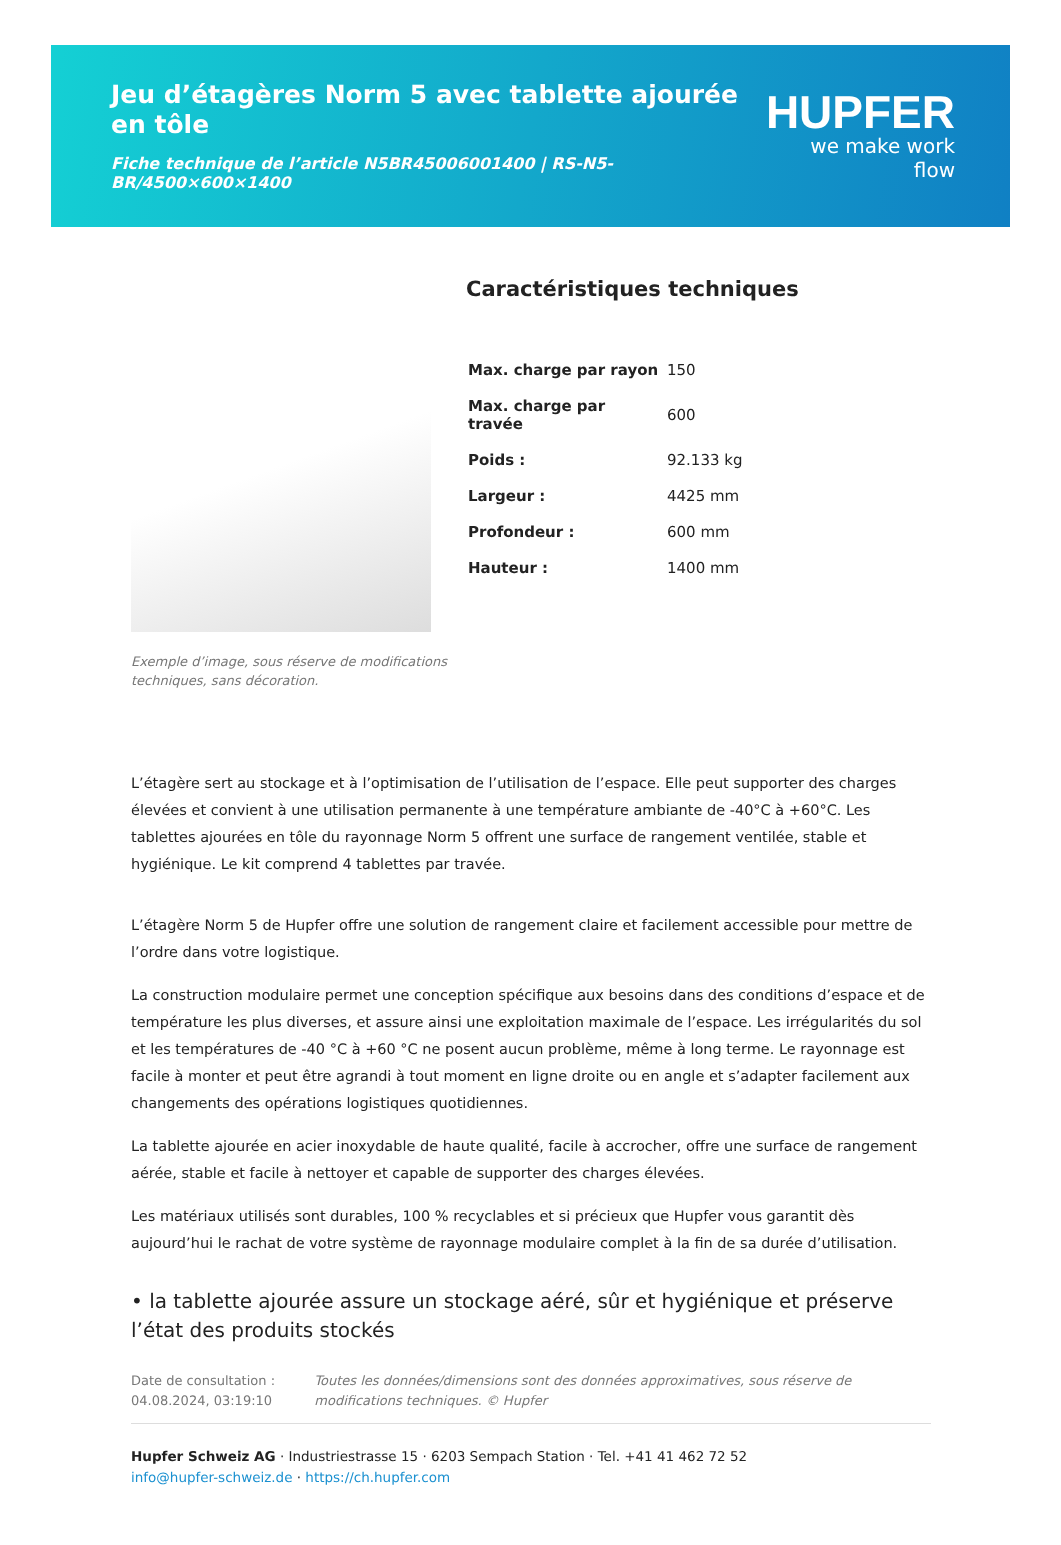Jeu d’étagères Norm 5 avec tablette ajourée en tôle
Fiche technique de l’article N5BR45006001400 | RS-N5-BR/4500×600×1400
HUPFER
we make work flow
Exemple d’image, sous réserve de modifications techniques, sans décoration.
Caractéristiques techniques
| Max. charge par rayon | 150 |
| Max. charge par travée | 600 |
| Poids : | 92.133 kg |
| Largeur : | 4425 mm |
| Profondeur : | 600 mm |
| Hauteur : | 1400 mm |
L’étagère sert au stockage et à l’optimisation de l’utilisation de l’espace. Elle peut supporter des charges élevées et convient à une utilisation permanente à une température ambiante de -40°C à +60°C. Les tablettes ajourées en tôle du rayonnage Norm 5 offrent une surface de rangement ventilée, stable et hygiénique. Le kit comprend 4 tablettes par travée.
L’étagère Norm 5 de Hupfer offre une solution de rangement claire et facilement accessible pour mettre de l’ordre dans votre logistique.
La construction modulaire permet une conception spécifique aux besoins dans des conditions d’espace et de température les plus diverses, et assure ainsi une exploitation maximale de l’espace. Les irrégularités du sol et les températures de -40 °C à +60 °C ne posent aucun problème, même à long terme. Le rayonnage est facile à monter et peut être agrandi à tout moment en ligne droite ou en angle et s’adapter facilement aux changements des opérations logistiques quotidiennes.
La tablette ajourée en acier inoxydable de haute qualité, facile à accrocher, offre une surface de rangement aérée, stable et facile à nettoyer et capable de supporter des charges élevées.
Les matériaux utilisés sont durables, 100 % recyclables et si précieux que Hupfer vous garantit dès aujourd’hui le rachat de votre système de rayonnage modulaire complet à la fin de sa durée d’utilisation.
• la tablette ajourée assure un stockage aéré, sûr et hygiénique et préserve l’état des produits stockés
Date de consultation : 04.08.2024, 03:19:10
Toutes les données/dimensions sont des données approximatives, sous réserve de modifications techniques. © Hupfer
Hupfer Schweiz AG · Industriestrasse 15 · 6203 Sempach Station · Tel. +41 41 462 72 52
info@hupfer-schweiz.de · https://ch.hupfer.com